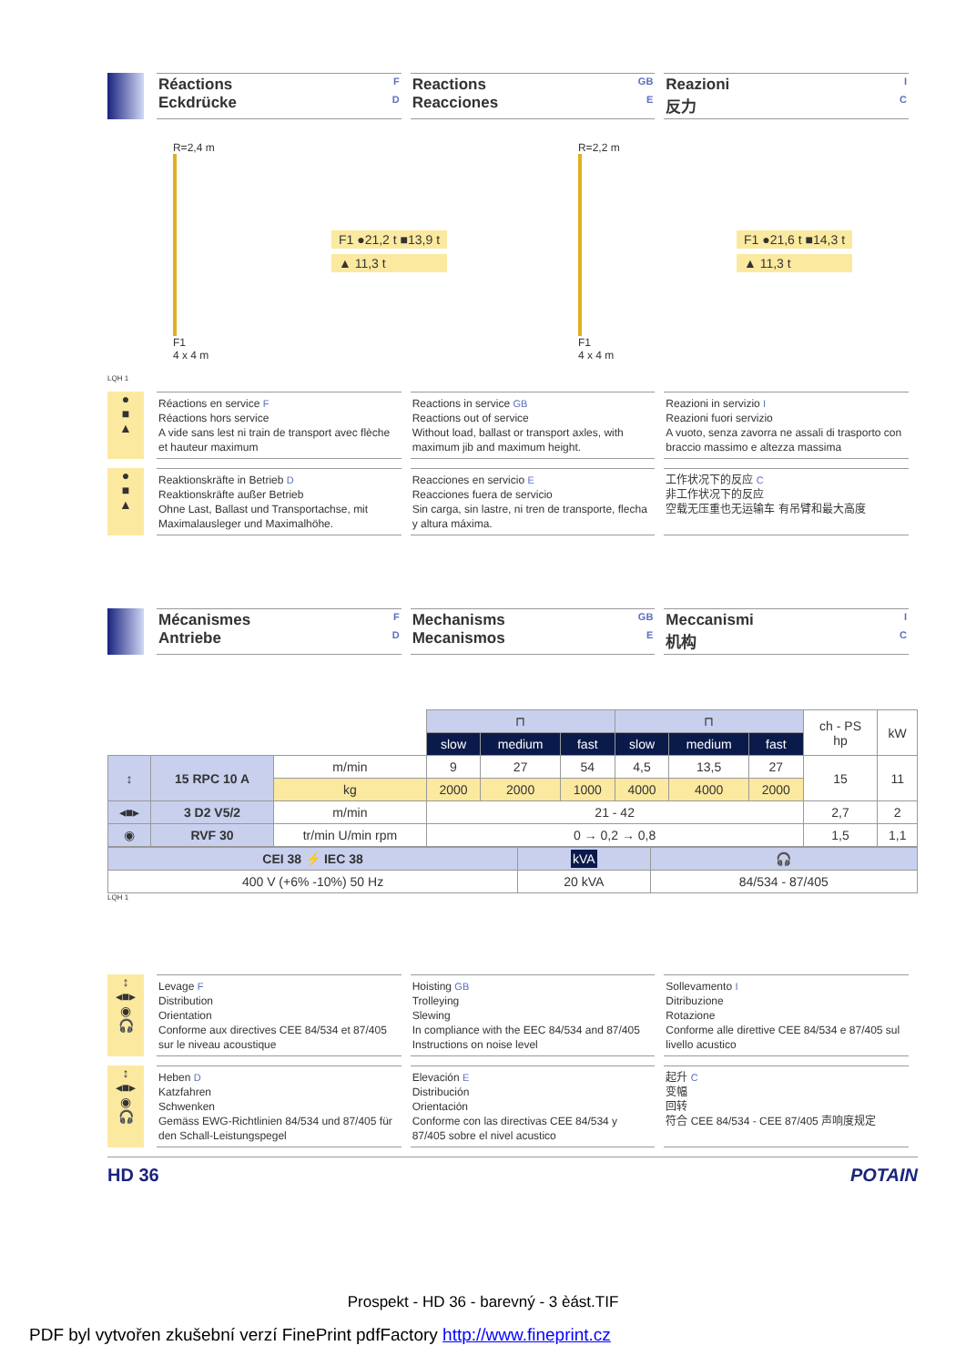Réactions F
Eckdrücke D
Reactions GB
Reacciones E
Reazioni I
反力 C
R=2,4 m
F1
4 x 4 m
F1 ●21,2 t ■13,9 t
▲ 11,3 t
R=2,2 m
F1
4 x 4 m
F1 ●21,6 t ■14,3 t
▲ 11,3 t
LQH 1
●
■
▲
Réactions en service F
Réactions hors service
A vide sans lest ni train de transport avec flèche et hauteur maximum
Reactions in service GB
Reactions out of service
Without load, ballast or transport axles, with maximum jib and maximum height.
Reazioni in servizio I
Reazioni fuori servizio
A vuoto, senza zavorra ne assali di trasporto con braccio massimo e altezza massima
●
■
▲
Reaktionskräfte in Betrieb D
Reaktionskräfte außer Betrieb
Ohne Last, Ballast und Transportachse, mit Maximalausleger und Maximalhöhe.
Reacciones en servicio E
Reacciones fuera de servicio
Sin carga, sin lastre, ni tren de transporte, flecha y altura máxima.
工作状况下的反应 C
非工作状况下的反应
空载无压重也无运输车 有吊臂和最大高度
Mécanismes F
Antriebe D
Mechanisms GB
Mecanismos E
Meccanismi I
机构 C
| | | | ⊓ | | | ⊓ | | | ch - PS hp | kW |
| | | | slow | medium | fast | slow | medium | fast | | |
| ↕ | 15 RPC 10 A | m/min | 9 | 27 | 54 | 4,5 | 13,5 | 27 | 15 | 11 |
| | | kg | 2000 | 2000 | 1000 | 4000 | 4000 | 2000 | | |
| ◂■▸ | 3 D2 V5/2 | m/min | 21 - 42 | | | | | | 2,7 | 2 |
| ◉ | RVF 30 | tr/min U/min rpm | 0 → 0,2 → 0,8 | | | | | | 1,5 | 1,1 |
| CEI 38 ⚡ IEC 38 | kVA | 🎧 |
| 400 V (+6% -10%) 50 Hz | 20 kVA | 84/534 - 87/405 |
LQH 1
↕
◂■▸
◉
🎧
Levage F
Distribution
Orientation
Conforme aux directives CEE 84/534 et 87/405 sur le niveau acoustique
Hoisting GB
Trolleying
Slewing
In compliance with the EEC 84/534 and 87/405 Instructions on noise level
Sollevamento I
Ditribuzione
Rotazione
Conforme alle direttive CEE 84/534 e 87/405 sul livello acustico
↕
◂■▸
◉
🎧
Heben D
Katzfahren
Schwenken
Gemäss EWG-Richtlinien 84/534 und 87/405 für den Schall-Leistungspegel
Elevación E
Distribución
Orientación
Conforme con las directivas CEE 84/534 y 87/405 sobre el nivel acustico
起升 C
变幅
回转
符合 CEE 84/534 - CEE 87/405 声响度规定
HD 36 POTAIN
Prospekt - HD 36 - barevný - 3 èást.TIF
PDF byl vytvořen zkušební verzí FinePrint pdfFactory http://www.fineprint.cz